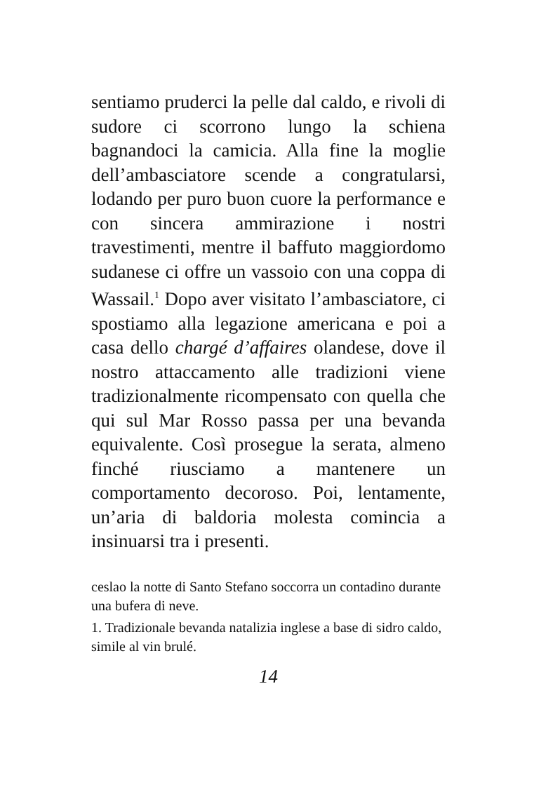sentiamo pruderci la pelle dal caldo, e rivoli di sudore ci scorrono lungo la schiena bagnandoci la camicia. Alla fine la moglie dell’ambasciatore scende a congratularsi, lodando per puro buon cuore la performance e con sincera ammirazione i nostri travestimenti, mentre il baffuto maggiordomo sudanese ci offre un vassoio con una coppa di Wassail.<sup>1</sup> Dopo aver visitato l’ambasciatore, ci spostiamo alla legazione americana e poi a casa dello chargé d’affaires olandese, dove il nostro attaccamento alle tradizioni viene tradizionalmente ricompensato con quella che qui sul Mar Rosso passa per una bevanda equivalente. Così prosegue la serata, almeno finché riusciamo a mantenere un comportamento decoroso. Poi, lentamente, un’aria di baldoria molesta comincia a insinuarsi tra i presenti.
ceslao la notte di Santo Stefano soccorra un contadino durante una bufera di neve.
1. Tradizionale bevanda natalizia inglese a base di sidro caldo, simile al vin brulé.
14